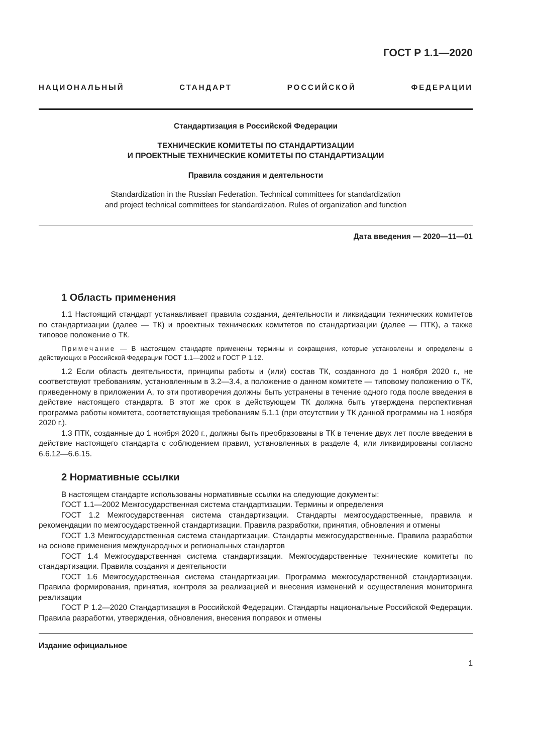ГОСТ Р 1.1—2020
НАЦИОНАЛЬНЫЙ СТАНДАРТ РОССИЙСКОЙ ФЕДЕРАЦИИ
Стандартизация в Российской Федерации
ТЕХНИЧЕСКИЕ КОМИТЕТЫ ПО СТАНДАРТИЗАЦИИ
И ПРОЕКТНЫЕ ТЕХНИЧЕСКИЕ КОМИТЕТЫ ПО СТАНДАРТИЗАЦИИ
Правила создания и деятельности
Standardization in the Russian Federation. Technical committees for standardization
and project technical committees for standardization. Rules of organization and function
Дата введения — 2020—11—01
1 Область применения
1.1 Настоящий стандарт устанавливает правила создания, деятельности и ликвидации технических комитетов по стандартизации (далее — ТК) и проектных технических комитетов по стандартизации (далее — ПТК), а также типовое положение о ТК.
Примечание — В настоящем стандарте применены термины и сокращения, которые установлены и определены в действующих в Российской Федерации ГОСТ 1.1—2002 и ГОСТ Р 1.12.
1.2 Если область деятельности, принципы работы и (или) состав ТК, созданного до 1 ноября 2020 г., не соответствуют требованиям, установленным в 3.2—3.4, а положение о данном комитете — типовому положению о ТК, приведенному в приложении А, то эти противоречия должны быть устранены в течение одного года после введения в действие настоящего стандарта. В этот же срок в действующем ТК должна быть утверждена перспективная программа работы комитета, соответствующая требованиям 5.1.1 (при отсутствии у ТК данной программы на 1 ноября 2020 г.).
1.3 ПТК, созданные до 1 ноября 2020 г., должны быть преобразованы в ТК в течение двух лет после введения в действие настоящего стандарта с соблюдением правил, установленных в разделе 4, или ликвидированы согласно 6.6.12—6.6.15.
2 Нормативные ссылки
В настоящем стандарте использованы нормативные ссылки на следующие документы:
ГОСТ 1.1—2002 Межгосударственная система стандартизации. Термины и определения
ГОСТ 1.2 Межгосударственная система стандартизации. Стандарты межгосударственные, правила и рекомендации по межгосударственной стандартизации. Правила разработки, принятия, обновления и отмены
ГОСТ 1.3 Межгосударственная система стандартизации. Стандарты межгосударственные. Правила разработки на основе применения международных и региональных стандартов
ГОСТ 1.4 Межгосударственная система стандартизации. Межгосударственные технические комитеты по стандартизации. Правила создания и деятельности
ГОСТ 1.6 Межгосударственная система стандартизации. Программа межгосударственной стандартизации. Правила формирования, принятия, контроля за реализацией и внесения изменений и осуществления мониторинга реализации
ГОСТ Р 1.2—2020 Стандартизация в Российской Федерации. Стандарты национальные Российской Федерации. Правила разработки, утверждения, обновления, внесения поправок и отмены
Издание официальное
1